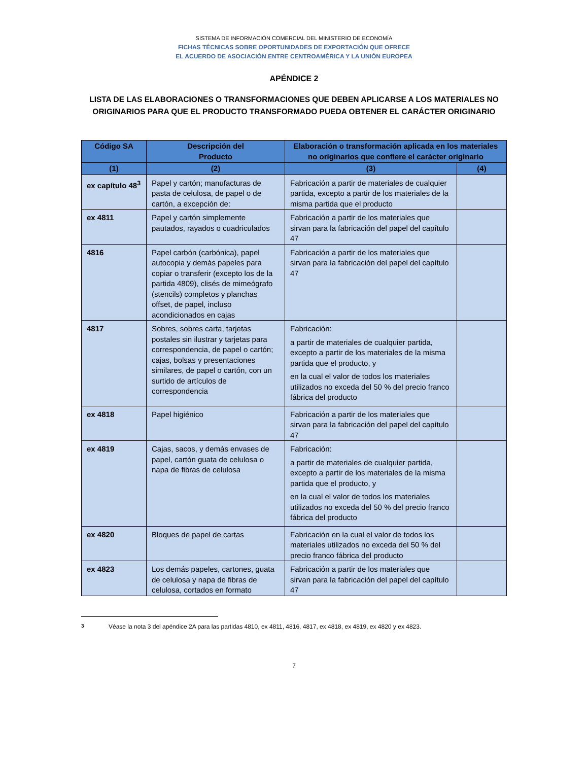SISTEMA DE INFORMACIÓN COMERCIAL DEL MINISTERIO DE ECONOMÍA
FICHAS TÉCNICAS SOBRE OPORTUNIDADES DE EXPORTACIÓN QUE OFRECE
EL ACUERDO DE ASOCIACIÓN ENTRE CENTROAMÉRICA Y LA UNIÓN EUROPEA
APÉNDICE 2
LISTA DE LAS ELABORACIONES O TRANSFORMACIONES QUE DEBEN APLICARSE A LOS MATERIALES NO ORIGINARIOS PARA QUE EL PRODUCTO TRANSFORMADO PUEDA OBTENER EL CARÁCTER ORIGINARIO
| Código SA | Descripción del Producto | Elaboración o transformación aplicada en los materiales no originarios que confiere el carácter originario | |
| --- | --- | --- | --- |
| (1) | (2) | (3) | (4) |
| ex capítulo 48<sup>3</sup> | Papel y cartón; manufacturas de pasta de celulosa, de papel o de cartón, a excepción de: | Fabricación a partir de materiales de cualquier partida, excepto a partir de los materiales de la misma partida que el producto | |
| ex 4811 | Papel y cartón simplemente pautados, rayados o cuadriculados | Fabricación a partir de los materiales que sirvan para la fabricación del papel del capítulo 47 | |
| 4816 | Papel carbón (carbónica), papel autocopia y demás papeles para copiar o transferir (excepto los de la partida 4809), clisés de mimeógrafo (stencils) completos y planchas offset, de papel, incluso acondicionados en cajas | Fabricación a partir de los materiales que sirvan para la fabricación del papel del capítulo 47 | |
| 4817 | Sobres, sobres carta, tarjetas postales sin ilustrar y tarjetas para correspondencia, de papel o cartón; cajas, bolsas y presentaciones similares, de papel o cartón, con un surtido de artículos de correspondencia | Fabricación: a partir de materiales de cualquier partida, excepto a partir de los materiales de la misma partida que el producto, y en la cual el valor de todos los materiales utilizados no exceda del 50 % del precio franco fábrica del producto | |
| ex 4818 | Papel higiénico | Fabricación a partir de los materiales que sirvan para la fabricación del papel del capítulo 47 | |
| ex 4819 | Cajas, sacos, y demás envases de papel, cartón guata de celulosa o napa de fibras de celulosa | Fabricación: a partir de materiales de cualquier partida, excepto a partir de los materiales de la misma partida que el producto, y en la cual el valor de todos los materiales utilizados no exceda del 50 % del precio franco fábrica del producto | |
| ex 4820 | Bloques de papel de cartas | Fabricación en la cual el valor de todos los materiales utilizados no exceda del 50 % del precio franco fábrica del producto | |
| ex 4823 | Los demás papeles, cartones, guata de celulosa y napa de fibras de celulosa, cortados en formato | Fabricación a partir de los materiales que sirvan para la fabricación del papel del capítulo 47 | |
<sup>3</sup> Véase la nota 3 del apéndice 2A para las partidas 4810, ex 4811, 4816, 4817, ex 4818, ex 4819, ex 4820 y ex 4823.
7